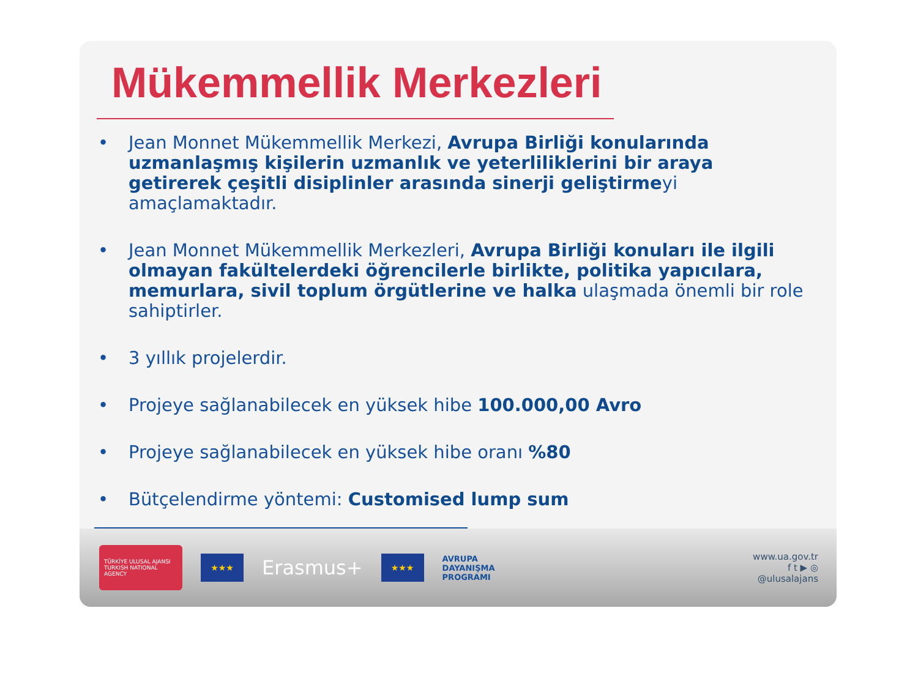Mükemmellik Merkezleri
• Jean Monnet Mükemmellik Merkezi, Avrupa Birliği konularında uzmanlaşmış kişilerin uzmanlık ve yeterliliklerini bir araya getirerek çeşitli disiplinler arasında sinerji geliştirmeyi amaçlamaktadır.
• Jean Monnet Mükemmellik Merkezleri, Avrupa Birliği konuları ile ilgili olmayan fakültelerdeki öğrencilerle birlikte, politika yapıcılara, memurlara, sivil toplum örgütlerine ve halka ulaşmada önemli bir role sahiptirler.
• 3 yıllık projelerdir.
• Projeye sağlanabilecek en yüksek hibe 100.000,00 Avro
• Projeye sağlanabilecek en yüksek hibe oranı %80
• Bütçelendirme yöntemi: Customised lump sum
TÜRKİYE ULUSAL AJANSI
TURKISH NATIONAL AGENCY
★★★
Erasmus+
★★★
AVRUPA
DAYANIŞMA
PROGRAMI
www.ua.gov.tr
f t ▶ ◎
@ulusalajans